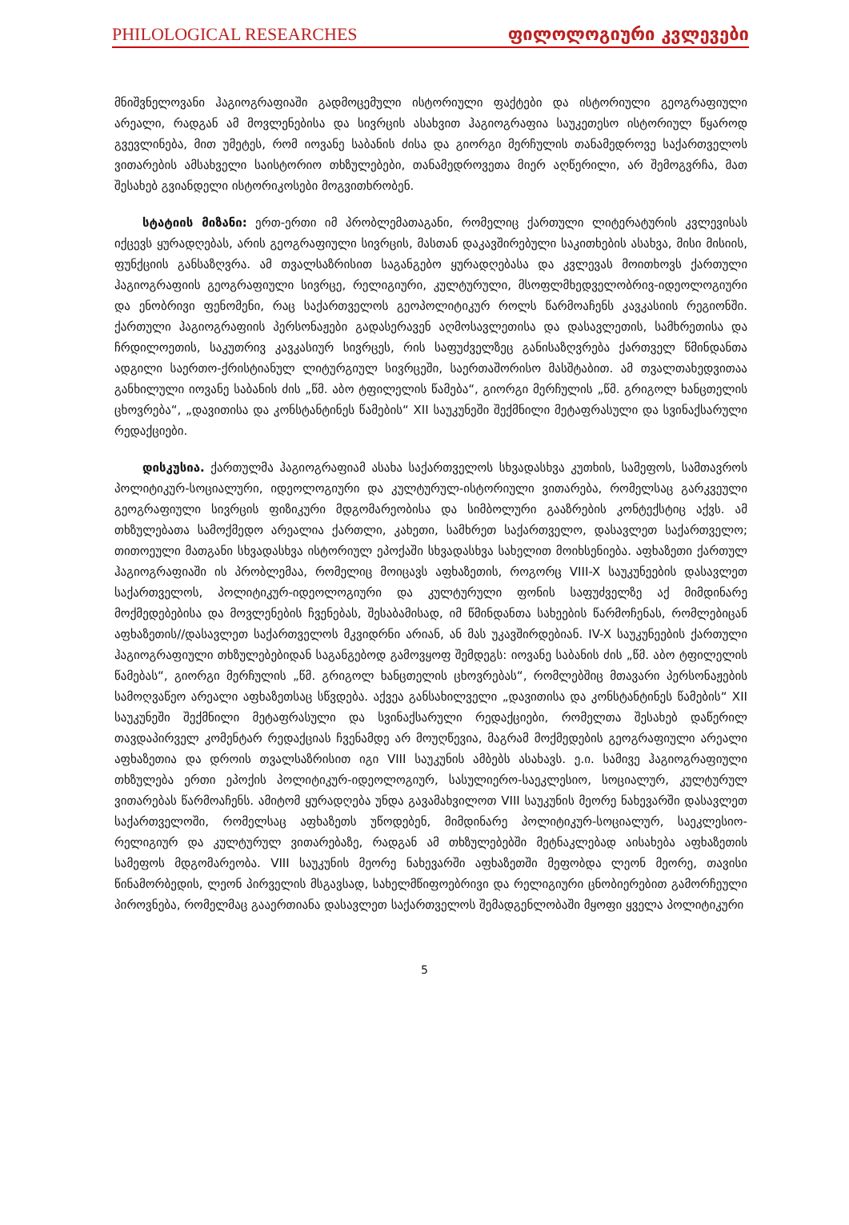PHILOLOGICAL RESEARCHES ფილოლოგიური კვლევები
მნიშვნელოვანი ჰაგიოგრაფიაში გადმოცემული ისტორიული ფაქტები და ისტორიული გეოგრაფიული არეალი, რადგან ამ მოვლენებისა და სივრცის ასახვით ჰაგიოგრაფია საუკეთესო ისტორიულ წყაროდ გვევლინება, მით უმეტეს, რომ იოვანე საბანის ძისა და გიორგი მერჩულის თანამედროვე საქართველოს ვითარების ამსახველი საისტორიო თხზულებები, თანამედროვეთა მიერ აღწერილი, არ შემოგვრჩა, მათ შესახებ გვიანდელი ისტორიკოსები მოგვითხრობენ.
სტატიის მიზანი: ერთ-ერთი იმ პრობლემათაგანი, რომელიც ქართული ლიტერატურის კვლევისას იქცევს ყურადღებას, არის გეოგრაფიული სივრცის, მასთან დაკავშირებული საკითხების ასახვა, მისი მისიის, ფუნქციის განსაზღვრა. ამ თვალსაზრისით საგანგებო ყურადღებასა და კვლევას მოითხოვს ქართული ჰაგიოგრაფიის გეოგრაფიული სივრცე, რელიგიური, კულტურული, მსოფლმხედველობრივ-იდეოლოგიური და ენობრივი ფენომენი, რაც საქართველოს გეოპოლიტიკურ როლს წარმოაჩენს კავკასიის რეგიონში. ქართული ჰაგიოგრაფიის პერსონაჟები გადასერავენ აღმოსავლეთისა და დასავლეთის, სამხრეთისა და ჩრდილოეთის, საკუთრივ კავკასიურ სივრცეს, რის საფუძველზეც განისაზღვრება ქართველ წმინდანთა ადგილი საერთო-ქრისტიანულ ლიტურგიულ სივრცეში, საერთაშორისო მასშტაბით. ამ თვალთახედვითაა განხილული იოვანე საბანის ძის „წმ. აბო ტფილელის წამება“, გიორგი მერჩულის „წმ. გრიგოლ ხანცთელის ცხოვრება“, „დავითისა და კონსტანტინეს წამების“ XII საუკუნეში შექმნილი მეტაფრასული და სვინაქსარული რედაქციები.
დისკუსია. ქართულმა ჰაგიოგრაფიამ ასახა საქართველოს სხვადასხვა კუთხის, სამეფოს, სამთავროს პოლიტიკურ-სოციალური, იდეოლოგიური და კულტურულ-ისტორიული ვითარება, რომელსაც გარკვეული გეოგრაფიული სივრცის ფიზიკური მდგომარეობისა და სიმბოლური გააზრების კონტექსტიც აქვს. ამ თხზულებათა სამოქმედო არეალია ქართლი, კახეთი, სამხრეთ საქართველო, დასავლეთ საქართველო; თითოეული მათგანი სხვადასხვა ისტორიულ ეპოქაში სხვადასხვა სახელით მოიხსენიება. აფხაზეთი ქართულ ჰაგიოგრაფიაში ის პრობლემაა, რომელიც მოიცავს აფხაზეთის, როგორც VIII-X საუკუნეების დასავლეთ საქართველოს, პოლიტიკურ-იდეოლოგიური და კულტურული ფონის საფუძველზე აქ მიმდინარე მოქმედებებისა და მოვლენების ჩვენებას, შესაბამისად, იმ წმინდანთა სახეების წარმოჩენას, რომლებიცან აფხაზეთის//დასავლეთ საქართველოს მკვიდრნი არიან, ან მას უკავშირდებიან. IV-X საუკუნეების ქართული ჰაგიოგრაფიული თხზულებებიდან საგანგებოდ გამოვყოფ შემდეგს: იოვანე საბანის ძის „წმ. აბო ტფილელის წამებას“, გიორგი მერჩულის „წმ. გრიგოლ ხანცთელის ცხოვრებას“, რომლებშიც მთავარი პერსონაჟების სამოღვაწეო არეალი აფხაზეთსაც სწვდება. აქვეა განსახილველი „დავითისა და კონსტანტინეს წამების“ XII საუკუნეში შექმნილი მეტაფრასული და სვინაქსარული რედაქციები, რომელთა შესახებ დაწერილ თავდაპირველ კომენტარ რედაქციას ჩვენამდე არ მოუღწევია, მაგრამ მოქმედების გეოგრაფიული არეალი აფხაზეთია და დროის თვალსაზრისით იგი VIII საუკუნის ამბებს ასახავს. ე.ი. სამივე ჰაგიოგრაფიული თხზულება ერთი ეპოქის პოლიტიკურ-იდეოლოგიურ, სასულიერო-საეკლესიო, სოციალურ, კულტურულ ვითარებას წარმოაჩენს. ამიტომ ყურადღება უნდა გავამახვილოთ VIII საუკუნის მეორე ნახევარში დასავლეთ საქართველოში, რომელსაც აფხაზეთს უწოდებენ, მიმდინარე პოლიტიკურ-სოციალურ, საეკლესიო-რელიგიურ და კულტურულ ვითარებაზე, რადგან ამ თხზულებებში მეტნაკლებად აისახება აფხაზეთის სამეფოს მდგომარეობა. VIII საუკუნის მეორე ნახევარში აფხაზეთში მეფობდა ლეონ მეორე, თავისი წინამორბედის, ლეონ პირველის მსგავსად, სახელმწიფოებრივი და რელიგიური ცნობიერებით გამორჩეული პიროვნება, რომელმაც გააერთიანა დასავლეთ საქართველოს შემადგენლობაში მყოფი ყველა პოლიტიკური
5